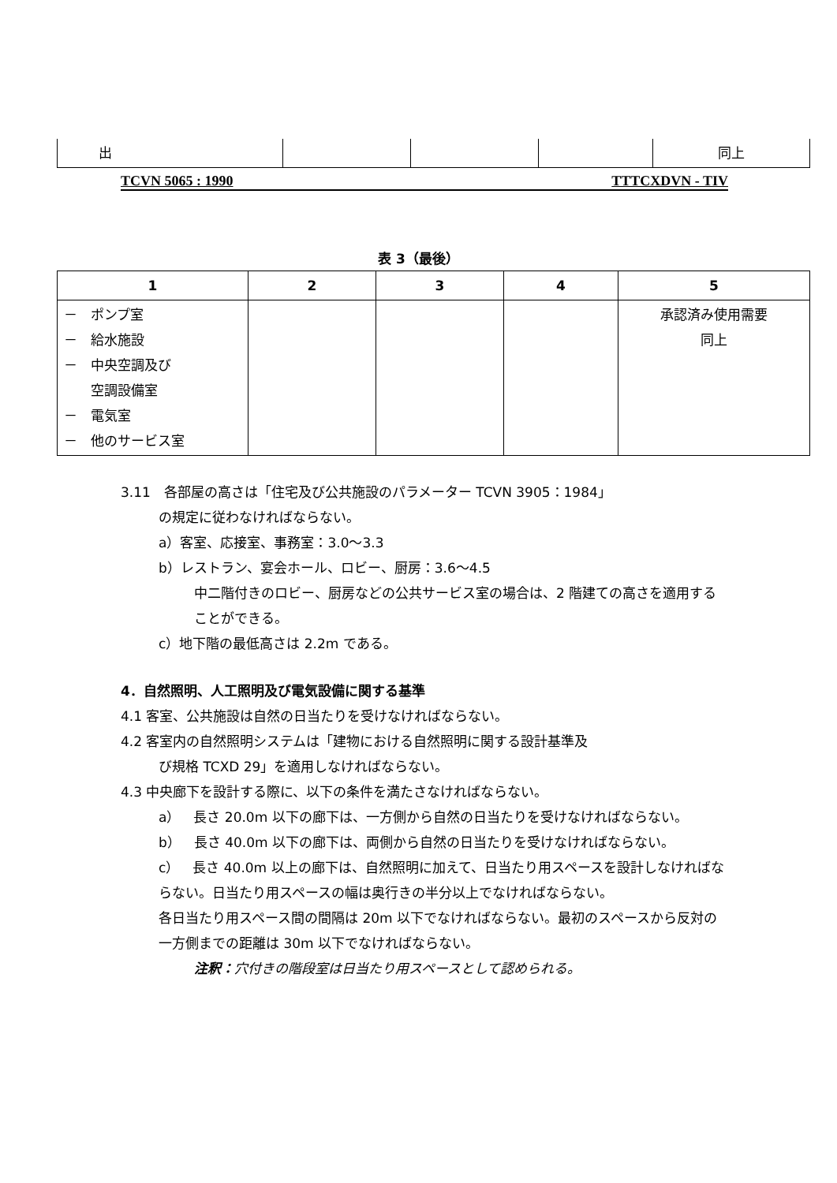| 出 | | | | 同上 |
TCVN 5065 : 1990 TTTCXDVN - TIV
表 3（最後）
| 1 | 2 | 3 | 4 | 5 |
| --- | --- | --- | --- | --- |
| － ポンプ室 － 給水施設 － 中央空調及び 空調設備室 － 電気室 － 他のサービス室 | | | | 承認済み使用需要 同上 |
3.11　各部屋の高さは「住宅及び公共施設のパラメーター TCVN 3905：1984」
の規定に従わなければならない。
a）客室、応接室、事務室：3.0〜3.3
b）レストラン、宴会ホール、ロビー、厨房：3.6〜4.5
中二階付きのロビー、厨房などの公共サービス室の場合は、2 階建ての高さを適用することができる。
c）地下階の最低高さは 2.2m である。
4．自然照明、人工照明及び電気設備に関する基準
4.1 客室、公共施設は自然の日当たりを受けなければならない。
4.2 客室内の自然照明システムは「建物における自然照明に関する設計基準及
び規格 TCXD 29」を適用しなければならない。
4.3 中央廊下を設計する際に、以下の条件を満たさなければならない。
a）　長さ 20.0m 以下の廊下は、一方側から自然の日当たりを受けなければならない。
b）　長さ 40.0m 以下の廊下は、両側から自然の日当たりを受けなければならない。
c）　長さ 40.0m 以上の廊下は、自然照明に加えて、日当たり用スペースを設計しなければならない。日当たり用スペースの幅は奥行きの半分以上でなければならない。
各日当たり用スペース間の間隔は 20m 以下でなければならない。最初のスペースから反対の一方側までの距離は 30m 以下でなければならない。
注釈：穴付きの階段室は日当たり用スペースとして認められる。